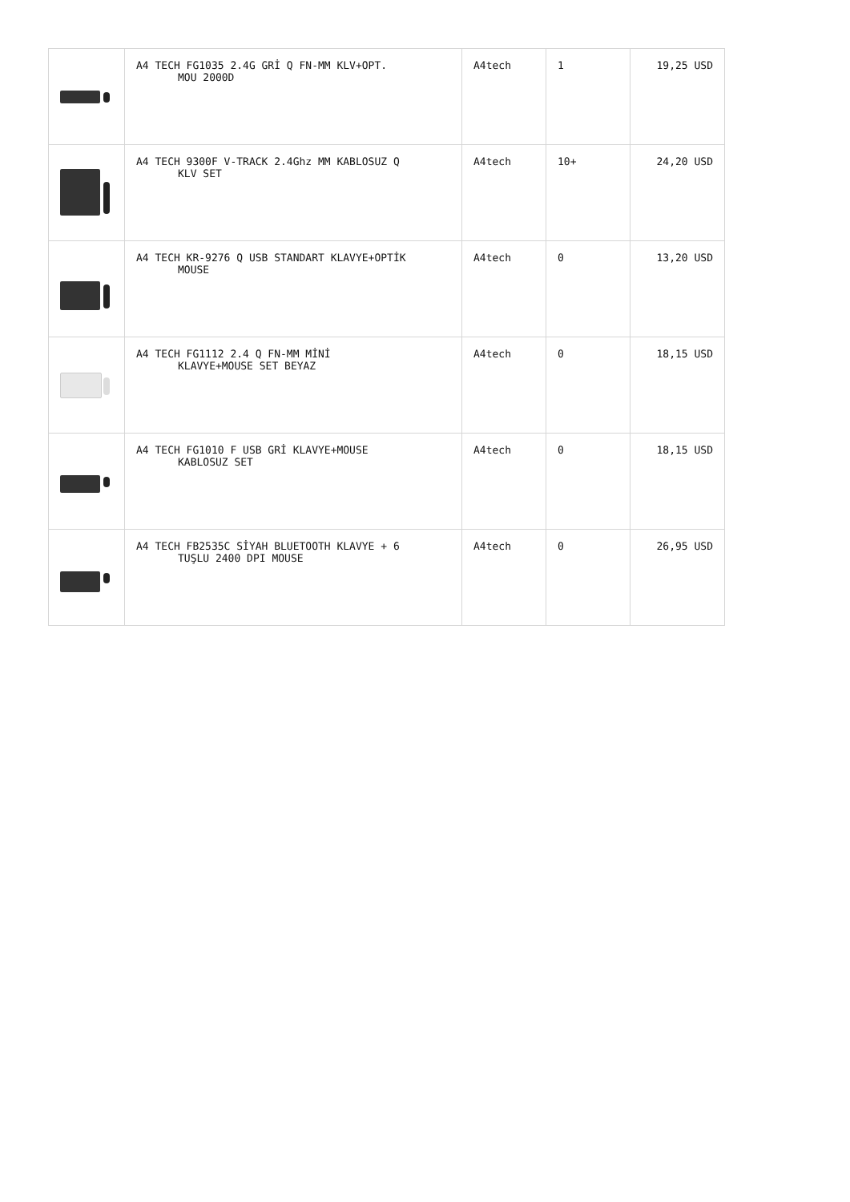| | A4 TECH FG1035 2.4G GRİ Q FN-MM KLV+OPT. MOU 2000D | A4tech | 1 | 19,25 USD |
| | A4 TECH 9300F V-TRACK 2.4Ghz MM KABLOSUZ Q KLV SET | A4tech | 10+ | 24,20 USD |
| | A4 TECH KR-9276 Q USB STANDART KLAVYE+OPTİK MOUSE | A4tech | 0 | 13,20 USD |
| | A4 TECH FG1112 2.4 Q FN-MM MİNİ KLAVYE+MOUSE SET BEYAZ | A4tech | 0 | 18,15 USD |
| | A4 TECH FG1010 F USB GRİ KLAVYE+MOUSE KABLOSUZ SET | A4tech | 0 | 18,15 USD |
| | A4 TECH FB2535C SİYAH BLUETOOTH KLAVYE + 6 TUŞLU 2400 DPI MOUSE | A4tech | 0 | 26,95 USD |